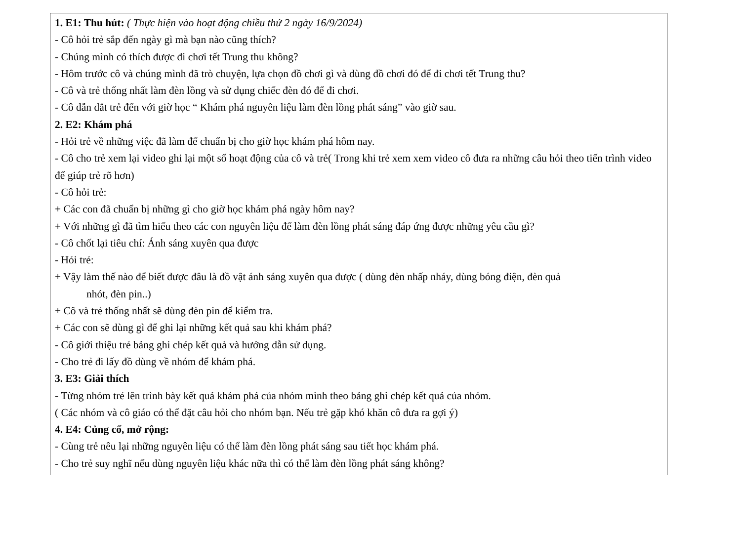1. E1: Thu hút: ( Thực hiện vào hoạt động chiều thứ 2 ngày 16/9/2024)
- Cô hỏi trẻ sắp đến ngày gì mà bạn nào cũng thích?
- Chúng mình có thích được đi chơi tết Trung thu không?
- Hôm trước cô và chúng mình đã trò chuyện, lựa chọn đồ chơi gì và dùng đồ chơi đó để đi chơi tết Trung thu?
- Cô và trẻ thống nhất làm đèn lồng và sử dụng chiếc đèn đó để đi chơi.
- Cô dẫn dắt trẻ đến với giờ học “ Khám phá nguyên liệu làm đèn lồng phát sáng” vào giờ sau.
2. E2: Khám phá
- Hỏi trẻ về những việc đã làm để chuẩn bị cho giờ học khám phá hôm nay.
- Cô cho trẻ xem lại video ghi lại một số hoạt động của cô và trẻ( Trong khi trẻ xem xem video cô đưa ra những câu hỏi theo tiến trình video để giúp trẻ rõ hơn)
- Cô hỏi trẻ:
+ Các con đã chuẩn bị những gì cho giờ học khám phá ngày hôm nay?
+ Với những gì đã tìm hiểu theo các con nguyên liệu để làm đèn lồng phát sáng đáp ứng được những yêu cầu gì?
- Cô chốt lại tiêu chí: Ánh sáng xuyên qua được
- Hỏi trẻ:
+ Vậy làm thế nào để biết được đâu là đồ vật ánh sáng xuyên qua được ( dùng đèn nhấp nháy, dùng bóng điện, đèn quả
nhót, đèn pin..)
+ Cô và trẻ thống nhất sẽ dùng đèn pin để kiểm tra.
+ Các con sẽ dùng gì để ghi lại những kết quả sau khi khám phá?
- Cô giới thiệu trẻ bảng ghi chép kết quả và hướng dẫn sử dụng.
- Cho trẻ đi lấy đồ dùng về nhóm để khám phá.
3. E3: Giải thích
- Từng nhóm trẻ lên trình bày kết quả khám phá của nhóm mình theo bảng ghi chép kết quả của nhóm.
( Các nhóm và cô giáo có thể đặt câu hỏi cho nhóm bạn. Nếu trẻ gặp khó khăn cô đưa ra gợi ý)
4. E4: Củng cố, mở rộng:
- Cùng trẻ nêu lại những nguyên liệu có thể làm đèn lồng phát sáng sau tiết học khám phá.
- Cho trẻ suy nghĩ nếu dùng nguyên liệu khác nữa thì có thể làm đèn lồng phát sáng không?